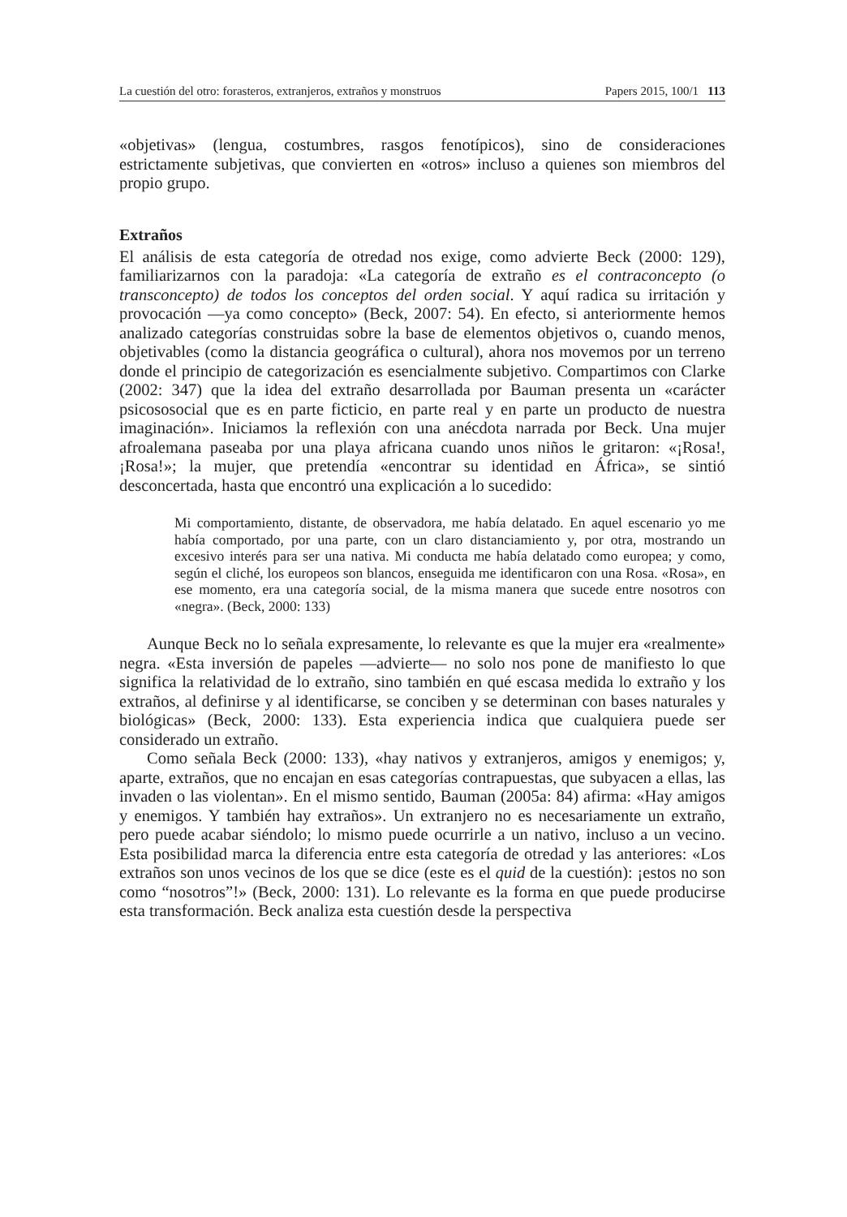La cuestión del otro: forasteros, extranjeros, extraños y monstruos Papers 2015, 100/1 113
«objetivas» (lengua, costumbres, rasgos fenotípicos), sino de consideraciones estrictamente subjetivas, que convierten en «otros» incluso a quienes son miembros del propio grupo.
Extraños
El análisis de esta categoría de otredad nos exige, como advierte Beck (2000: 129), familiarizarnos con la paradoja: «La categoría de extraño es el contraconcepto (o transconcepto) de todos los conceptos del orden social. Y aquí radica su irritación y provocación —ya como concepto» (Beck, 2007: 54). En efecto, si anteriormente hemos analizado categorías construidas sobre la base de elementos objetivos o, cuando menos, objetivables (como la distancia geográfica o cultural), ahora nos movemos por un terreno donde el principio de categorización es esencialmente subjetivo. Compartimos con Clarke (2002: 347) que la idea del extraño desarrollada por Bauman presenta un «carácter psicososocial que es en parte ficticio, en parte real y en parte un producto de nuestra imaginación». Iniciamos la reflexión con una anécdota narrada por Beck. Una mujer afroalemana paseaba por una playa africana cuando unos niños le gritaron: «¡Rosa!, ¡Rosa!»; la mujer, que pretendía «encontrar su identidad en África», se sintió desconcertada, hasta que encontró una explicación a lo sucedido:
Mi comportamiento, distante, de observadora, me había delatado. En aquel escenario yo me había comportado, por una parte, con un claro distanciamiento y, por otra, mostrando un excesivo interés para ser una nativa. Mi conducta me había delatado como europea; y como, según el cliché, los europeos son blancos, enseguida me identificaron con una Rosa. «Rosa», en ese momento, era una categoría social, de la misma manera que sucede entre nosotros con «negra». (Beck, 2000: 133)
Aunque Beck no lo señala expresamente, lo relevante es que la mujer era «realmente» negra. «Esta inversión de papeles —advierte— no solo nos pone de manifiesto lo que significa la relatividad de lo extraño, sino también en qué escasa medida lo extraño y los extraños, al definirse y al identificarse, se conciben y se determinan con bases naturales y biológicas» (Beck, 2000: 133). Esta experiencia indica que cualquiera puede ser considerado un extraño.
Como señala Beck (2000: 133), «hay nativos y extranjeros, amigos y enemigos; y, aparte, extraños, que no encajan en esas categorías contrapuestas, que subyacen a ellas, las invaden o las violentan». En el mismo sentido, Bauman (2005a: 84) afirma: «Hay amigos y enemigos. Y también hay extraños». Un extranjero no es necesariamente un extraño, pero puede acabar siéndolo; lo mismo puede ocurrirle a un nativo, incluso a un vecino. Esta posibilidad marca la diferencia entre esta categoría de otredad y las anteriores: «Los extraños son unos vecinos de los que se dice (este es el quid de la cuestión): ¡estos no son como “nosotros”!» (Beck, 2000: 131). Lo relevante es la forma en que puede producirse esta transformación. Beck analiza esta cuestión desde la perspectiva